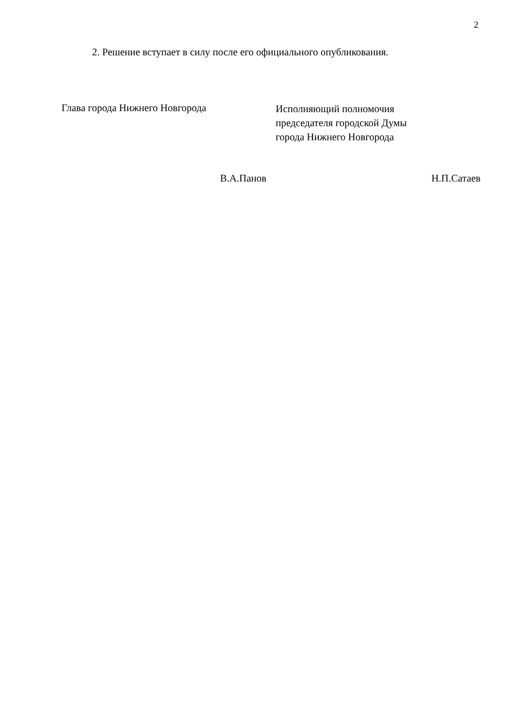2
2. Решение вступает в силу после его официального опубликования.
Глава города Нижнего Новгорода
Исполняющий полномочия
председателя городской Думы
города Нижнего Новгорода
В.А.Панов Н.П.Сатаев